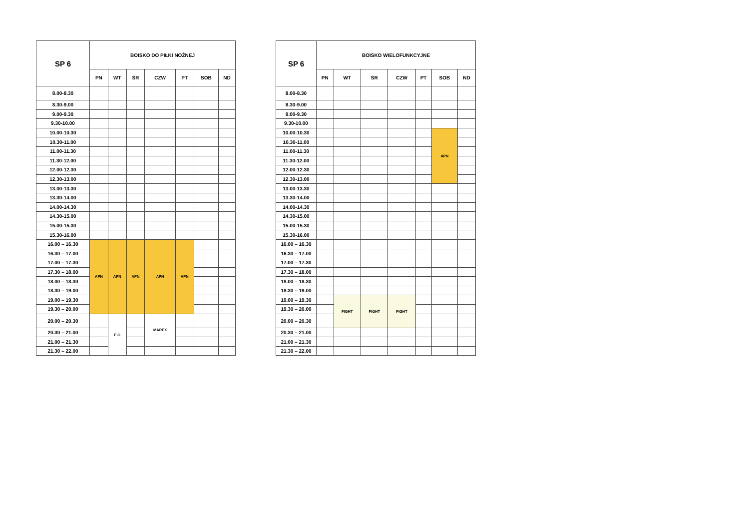| SP 6 | BOISKO DO PIŁKI NOŻNEJ | | | | | | |
| --- | --- | --- | --- | --- | --- | --- | --- |
| | PN | WT | ŚR | CZW | PT | SOB | ND |
| 8.00-8.30 | | | | | | | |
| 8.30-9.00 | | | | | | | |
| 9.00-9.30 | | | | | | | |
| 9.30-10.00 | | | | | | | |
| 10.00-10.30 | | | | | | | |
| 10.30-11.00 | | | | | | | |
| 11.00-11.30 | | | | | | | |
| 11.30-12.00 | | | | | | | |
| 12.00-12.30 | | | | | | | |
| 12.30-13.00 | | | | | | | |
| 13.00-13.30 | | | | | | | |
| 13.30-14.00 | | | | | | | |
| 14.00-14.30 | | | | | | | |
| 14.30-15.00 | | | | | | | |
| 15.00-15.30 | | | | | | | |
| 15.30-16.00 | | | | | | | |
| 16.00 – 16.30 | APN | APN | APN | APN | APN | | |
| 16.30 – 17.00 | | | | | | | |
| 17.00 – 17.30 | | | | | | | |
| 17.30 – 18.00 | | | | | | | |
| 18.00 – 18.30 | | | | | | | |
| 18.30 – 19.00 | | | | | | | |
| 19.00 – 19.30 | | | | | | | |
| 19.30 – 20.00 | | | | | | | |
| 20.00 – 20.30 | | E.G | | MAREX | | | |
| 20.30 – 21.00 | | | | | | | |
| 21.00 – 21.30 | | | | | | | |
| 21.30 – 22.00 | | | | | | | |
| SP 6 | BOISKO WIELOFUNKCYJNE | | | | | | |
| --- | --- | --- | --- | --- | --- | --- | --- |
| | PN | WT | ŚR | CZW | PT | SOB | ND |
| 8.00-8.30 | | | | | | | |
| 8.30-9.00 | | | | | | | |
| 9.00-9.30 | | | | | | | |
| 9.30-10.00 | | | | | | | |
| 10.00-10.30 | | | | | | APN | |
| 10.30-11.00 | | | | | | | |
| 11.00-11.30 | | | | | | | |
| 11.30-12.00 | | | | | | | |
| 12.00-12.30 | | | | | | | |
| 12.30-13.00 | | | | | | | |
| 13.00-13.30 | | | | | | | |
| 13.30-14.00 | | | | | | | |
| 14.00-14.30 | | | | | | | |
| 14.30-15.00 | | | | | | | |
| 15.00-15.30 | | | | | | | |
| 15.30-16.00 | | | | | | | |
| 16.00 – 16.30 | | | | | | | |
| 16.30 – 17.00 | | | | | | | |
| 17.00 – 17.30 | | | | | | | |
| 17.30 – 18.00 | | | | | | | |
| 18.00 – 18.30 | | | | | | | |
| 18.30 – 19.00 | | | | | | | |
| 19.00 – 19.30 | | FIGHT | FIGHT | FIGHT | | | |
| 19.30 – 20.00 | | | | | | | |
| 20.00 – 20.30 | | | | | | | |
| 20.30 – 21.00 | | | | | | | |
| 21.00 – 21.30 | | | | | | | |
| 21.30 – 22.00 | | | | | | | |